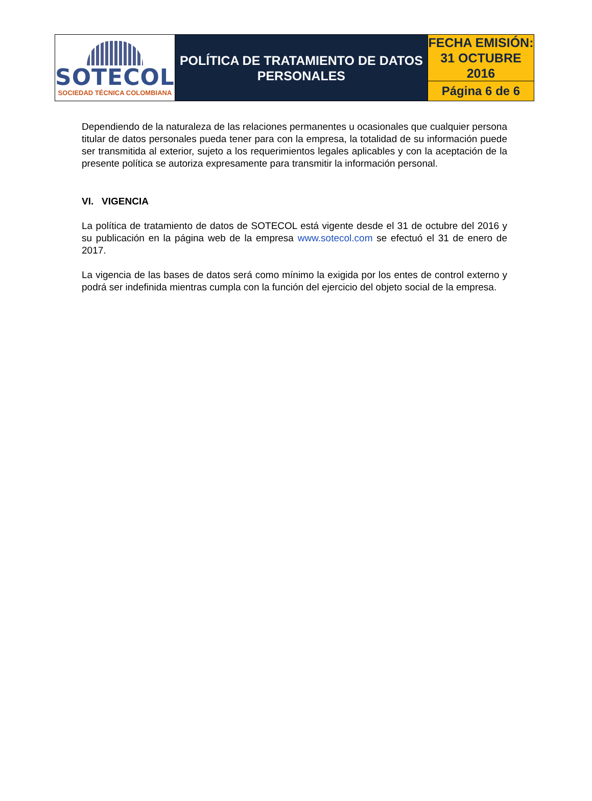| SOTECOL SOCIEDAD TÉCNICA COLOMBIANA | POLÍTICA DE TRATAMIENTO DE DATOS PERSONALES | FECHA EMISIÓN: 31 OCTUBRE 2016 |
| | | Página 6 de 6 |
Dependiendo de la naturaleza de las relaciones permanentes u ocasionales que cualquier persona titular de datos personales pueda tener para con la empresa, la totalidad de su información puede ser transmitida al exterior, sujeto a los requerimientos legales aplicables y con la aceptación de la presente política se autoriza expresamente para transmitir la información personal.
VI. VIGENCIA
La política de tratamiento de datos de SOTECOL está vigente desde el 31 de octubre del 2016 y su publicación en la página web de la empresa www.sotecol.com se efectuó el 31 de enero de 2017.
La vigencia de las bases de datos será como mínimo la exigida por los entes de control externo y podrá ser indefinida mientras cumpla con la función del ejercicio del objeto social de la empresa.